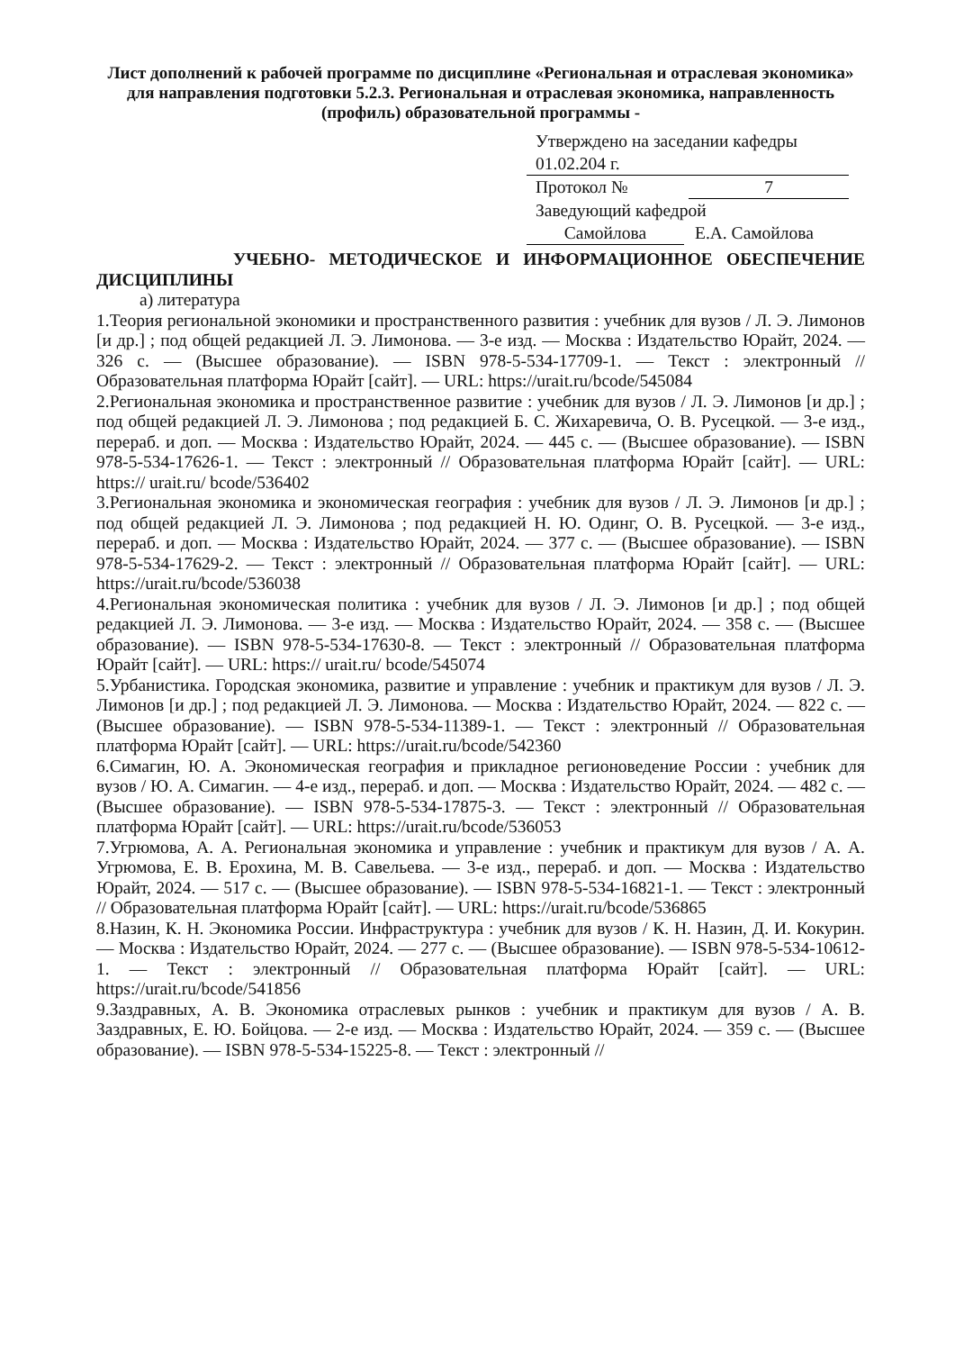Лист дополнений к рабочей программе по дисциплине «Региональная и отраслевая экономика» для направления подготовки 5.2.3. Региональная и отраслевая экономика, направленность (профиль) образовательной программы -
Утверждено на заседании кафедры
01.02.204 г.
Протокол № 7
Заведующий кафедрой
Самойлова Е.А. Самойлова
УЧЕБНО- МЕТОДИЧЕСКОЕ И ИНФОРМАЦИОННОЕ ОБЕСПЕЧЕНИЕ ДИСЦИПЛИНЫ
а) литература
1.Теория региональной экономики и пространственного развития : учебник для вузов / Л. Э. Лимонов [и др.] ; под общей редакцией Л. Э. Лимонова. — 3-е изд. — Москва : Издательство Юрайт, 2024. — 326 с. — (Высшее образование). — ISBN 978-5-534-17709-1. — Текст : электронный // Образовательная платформа Юрайт [сайт]. — URL: https://urait.ru/bcode/545084
2.Региональная экономика и пространственное развитие : учебник для вузов / Л. Э. Лимонов [и др.] ; под общей редакцией Л. Э. Лимонова ; под редакцией Б. С. Жихаревича, О. В. Русецкой. — 3-е изд., перераб. и доп. — Москва : Издательство Юрайт, 2024. — 445 с. — (Высшее образование). — ISBN 978-5-534-17626-1. — Текст : электронный // Образовательная платформа Юрайт [сайт]. — URL: https:// urait.ru/ bcode/536402
3.Региональная экономика и экономическая география : учебник для вузов / Л. Э. Лимонов [и др.] ; под общей редакцией Л. Э. Лимонова ; под редакцией Н. Ю. Одинг, О. В. Русецкой. — 3-е изд., перераб. и доп. — Москва : Издательство Юрайт, 2024. — 377 с. — (Высшее образование). — ISBN 978-5-534-17629-2. — Текст : электронный // Образовательная платформа Юрайт [сайт]. — URL: https://urait.ru/bcode/536038
4.Региональная экономическая политика : учебник для вузов / Л. Э. Лимонов [и др.] ; под общей редакцией Л. Э. Лимонова. — 3-е изд. — Москва : Издательство Юрайт, 2024. — 358 с. — (Высшее образование). — ISBN 978-5-534-17630-8. — Текст : электронный // Образовательная платформа Юрайт [сайт]. — URL: https:// urait.ru/ bcode/545074
5.Урбанистика. Городская экономика, развитие и управление : учебник и практикум для вузов / Л. Э. Лимонов [и др.] ; под редакцией Л. Э. Лимонова. — Москва : Издательство Юрайт, 2024. — 822 с. — (Высшее образование). — ISBN 978-5-534-11389-1. — Текст : электронный // Образовательная платформа Юрайт [сайт]. — URL: https://urait.ru/bcode/542360
6.Симагин, Ю. А. Экономическая география и прикладное регионоведение России : учебник для вузов / Ю. А. Симагин. — 4-е изд., перераб. и доп. — Москва : Издательство Юрайт, 2024. — 482 с. — (Высшее образование). — ISBN 978-5-534-17875-3. — Текст : электронный // Образовательная платформа Юрайт [сайт]. — URL: https://urait.ru/bcode/536053
7.Угрюмова, А. А. Региональная экономика и управление : учебник и практикум для вузов / А. А. Угрюмова, Е. В. Ерохина, М. В. Савельева. — 3-е изд., перераб. и доп. — Москва : Издательство Юрайт, 2024. — 517 с. — (Высшее образование). — ISBN 978-5-534-16821-1. — Текст : электронный // Образовательная платформа Юрайт [сайт]. — URL: https://urait.ru/bcode/536865
8.Назин, К. Н. Экономика России. Инфраструктура : учебник для вузов / К. Н. Назин, Д. И. Кокурин. — Москва : Издательство Юрайт, 2024. — 277 с. — (Высшее образование). — ISBN 978-5-534-10612-1. — Текст : электронный // Образовательная платформа Юрайт [сайт]. — URL: https://urait.ru/bcode/541856
9.Заздравных, А. В. Экономика отраслевых рынков : учебник и практикум для вузов / А. В. Заздравных, Е. Ю. Бойцова. — 2-е изд. — Москва : Издательство Юрайт, 2024. — 359 с. — (Высшее образование). — ISBN 978-5-534-15225-8. — Текст : электронный //